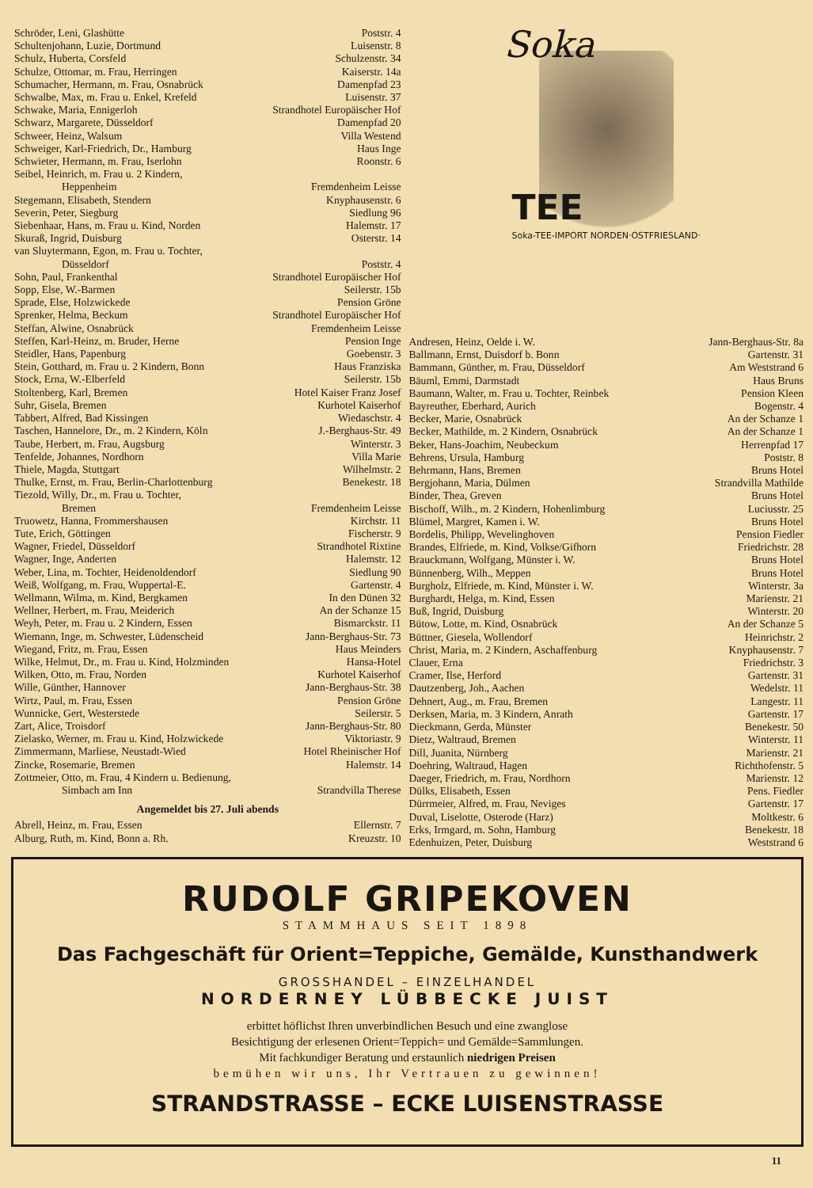Schröder, Leni, Glashütte Poststr. 4
Schultenjohann, Luzie, Dortmund Luisenstr. 8
Schulz, Huberta, Corsfeld Schulzenstr. 34
Schulze, Ottomar, m. Frau, Herringen Kaiserstr. 14a
Schumacher, Hermann, m. Frau, Osnabrück Damenpfad 23
Schwalbe, Max, m. Frau u. Enkel, Krefeld Luisenstr. 37
Schwake, Maria, Ennigerloh Strandhotel Europäischer Hof
Schwarz, Margarete, Düsseldorf Damenpfad 20
Schweer, Heinz, Walsum Villa Westend
Schweiger, Karl-Friedrich, Dr., Hamburg Haus Inge
Schwieter, Hermann, m. Frau, Iserlohn Roonstr. 6
Seibel, Heinrich, m. Frau u. 2 Kindern,
Heppenheim Fremdenheim Leisse
Stegemann, Elisabeth, Stendern Knyphausenstr. 6
Severin, Peter, Siegburg Siedlung 96
Siebenhaar, Hans, m. Frau u. Kind, Norden Halemstr. 17
Skuraß, Ingrid, Duisburg Osterstr. 14
van Sluytermann, Egon, m. Frau u. Tochter,
Düsseldorf Poststr. 4
Sohn, Paul, Frankenthal Strandhotel Europäischer Hof
Sopp, Else, W.-Barmen Seilerstr. 15b
Sprade, Else, Holzwickede Pension Gröne
Sprenker, Helma, Beckum Strandhotel Europäischer Hof
Steffan, Alwine, Osnabrück Fremdenheim Leisse
Steffen, Karl-Heinz, m. Bruder, Herne Pension Inge
Steidler, Hans, Papenburg Goebenstr. 3
Stein, Gotthard, m. Frau u. 2 Kindern, Bonn Haus Franziska
Stock, Erna, W.-Elberfeld Seilerstr. 15b
Stoltenberg, Karl, Bremen Hotel Kaiser Franz Josef
Suhr, Gisela, Bremen Kurhotel Kaiserhof
Tabbert, Alfred, Bad Kissingen Wiedaschstr. 4
Taschen, Hannelore, Dr., m. 2 Kindern, Köln J.-Berghaus-Str. 49
Taube, Herbert, m. Frau, Augsburg Winterstr. 3
Tenfelde, Johannes, Nordhorn Villa Marie
Thiele, Magda, Stuttgart Wilhelmstr. 2
Thulke, Ernst, m. Frau, Berlin-Charlottenburg Benekestr. 18
Tiezold, Willy, Dr., m. Frau u. Tochter,
Bremen Fremdenheim Leisse
Truowetz, Hanna, Frommershausen Kirchstr. 11
Tute, Erich, Göttingen Fischerstr. 9
Wagner, Friedel, Düsseldorf Strandhotel Rixtine
Wagner, Inge, Anderten Halemstr. 12
Weber, Lina, m. Tochter, Heidenoldendorf Siedlung 90
Weiß, Wolfgang, m. Frau, Wuppertal-E. Gartenstr. 4
Wellmann, Wilma, m. Kind, Bergkamen In den Dünen 32
Wellner, Herbert, m. Frau, Meiderich An der Schanze 15
Weyh, Peter, m. Frau u. 2 Kindern, Essen Bismarckstr. 11
Wiemann, Inge, m. Schwester, Lüdenscheid Jann-Berghaus-Str. 73
Wiegand, Fritz, m. Frau, Essen Haus Meinders
Wilke, Helmut, Dr., m. Frau u. Kind, Holzminden Hansa-Hotel
Wilken, Otto, m. Frau, Norden Kurhotel Kaiserhof
Wille, Günther, Hannover Jann-Berghaus-Str. 38
Wirtz, Paul, m. Frau, Essen Pension Gröne
Wunnicke, Gert, Westerstede Seilerstr. 5
Zart, Alice, Troisdorf Jann-Berghaus-Str. 80
Zielasko, Werner, m. Frau u. Kind, Holzwickede Viktoriastr. 9
Zimmermann, Marliese, Neustadt-Wied Hotel Rheinischer Hof
Zincke, Rosemarie, Bremen Halemstr. 14
Zottmeier, Otto, m. Frau, 4 Kindern u. Bedienung,
Simbach am Inn Strandvilla Therese
Angemeldet bis 27. Juli abends
Abrell, Heinz, m. Frau, Essen Ellernstr. 7
Alburg, Ruth, m. Kind, Bonn a. Rh. Kreuzstr. 10
Soka
TEE
Soka-TEE-IMPORT NORDEN·OSTFRIESLAND·
Andresen, Heinz, Oelde i. W. Jann-Berghaus-Str. 8a
Ballmann, Ernst, Duisdorf b. Bonn Gartenstr. 31
Bammann, Günther, m. Frau, Düsseldorf Am Weststrand 6
Bäuml, Emmi, Darmstadt Haus Bruns
Baumann, Walter, m. Frau u. Tochter, Reinbek Pension Kleen
Bayreuther, Eberhard, Aurich Bogenstr. 4
Becker, Marie, Osnabrück An der Schanze 1
Becker, Mathilde, m. 2 Kindern, Osnabrück An der Schanze 1
Beker, Hans-Joachim, Neubeckum Herrenpfad 17
Behrens, Ursula, Hamburg Poststr. 8
Behrmann, Hans, Bremen Bruns Hotel
Bergjohann, Maria, Dülmen Strandvilla Mathilde
Binder, Thea, Greven Bruns Hotel
Bischoff, Wilh., m. 2 Kindern, Hohenlimburg Luciusstr. 25
Blümel, Margret, Kamen i. W. Bruns Hotel
Bordelis, Philipp, Wevelinghoven Pension Fiedler
Brandes, Elfriede, m. Kind, Volkse/Gifhorn Friedrichstr. 28
Brauckmann, Wolfgang, Münster i. W. Bruns Hotel
Bünnenberg, Wilh., Meppen Bruns Hotel
Burgholz, Elfriede, m. Kind, Münster i. W. Winterstr. 3a
Burghardt, Helga, m. Kind, Essen Marienstr. 21
Buß, Ingrid, Duisburg Winterstr. 20
Bütow, Lotte, m. Kind, Osnabrück An der Schanze 5
Büttner, Giesela, Wollendorf Heinrichstr. 2
Christ, Maria, m. 2 Kindern, Aschaffenburg Knyphausenstr. 7
Clauer, Erna Friedrichstr. 3
Cramer, Ilse, Herford Gartenstr. 31
Dautzenberg, Joh., Aachen Wedelstr. 11
Dehnert, Aug., m. Frau, Bremen Langestr. 11
Derksen, Maria, m. 3 Kindern, Anrath Gartenstr. 17
Dieckmann, Gerda, Münster Benekestr. 50
Dietz, Waltraud, Bremen Winterstr. 11
Dill, Juanita, Nürnberg Marienstr. 21
Doehring, Waltraud, Hagen Richthofenstr. 5
Daeger, Friedrich, m. Frau, Nordhorn Marienstr. 12
Dülks, Elisabeth, Essen Pens. Fiedler
Dürrmeier, Alfred, m. Frau, Neviges Gartenstr. 17
Duval, Liselotte, Osterode (Harz) Moltkestr. 6
Erks, Irmgard, m. Sohn, Hamburg Benekestr. 18
Edenhuizen, Peter, Duisburg Weststrand 6
RUDOLF GRIPEKOVEN
STAMMHAUS SEIT 1898
Das Fachgeschäft für Orient=Teppiche, Gemälde, Kunsthandwerk
GROSSHANDEL – EINZELHANDEL
NORDERNEY LÜBBECKE JUIST
erbittet höflichst Ihren unverbindlichen Besuch und eine zwanglose
Besichtigung der erlesenen Orient=Teppich= und Gemälde=Sammlungen.
Mit fachkundiger Beratung und erstaunlich niedrigen Preisen
bemühen wir uns, Ihr Vertrauen zu gewinnen!
STRANDSTRASSE – ECKE LUISENSTRASSE
11